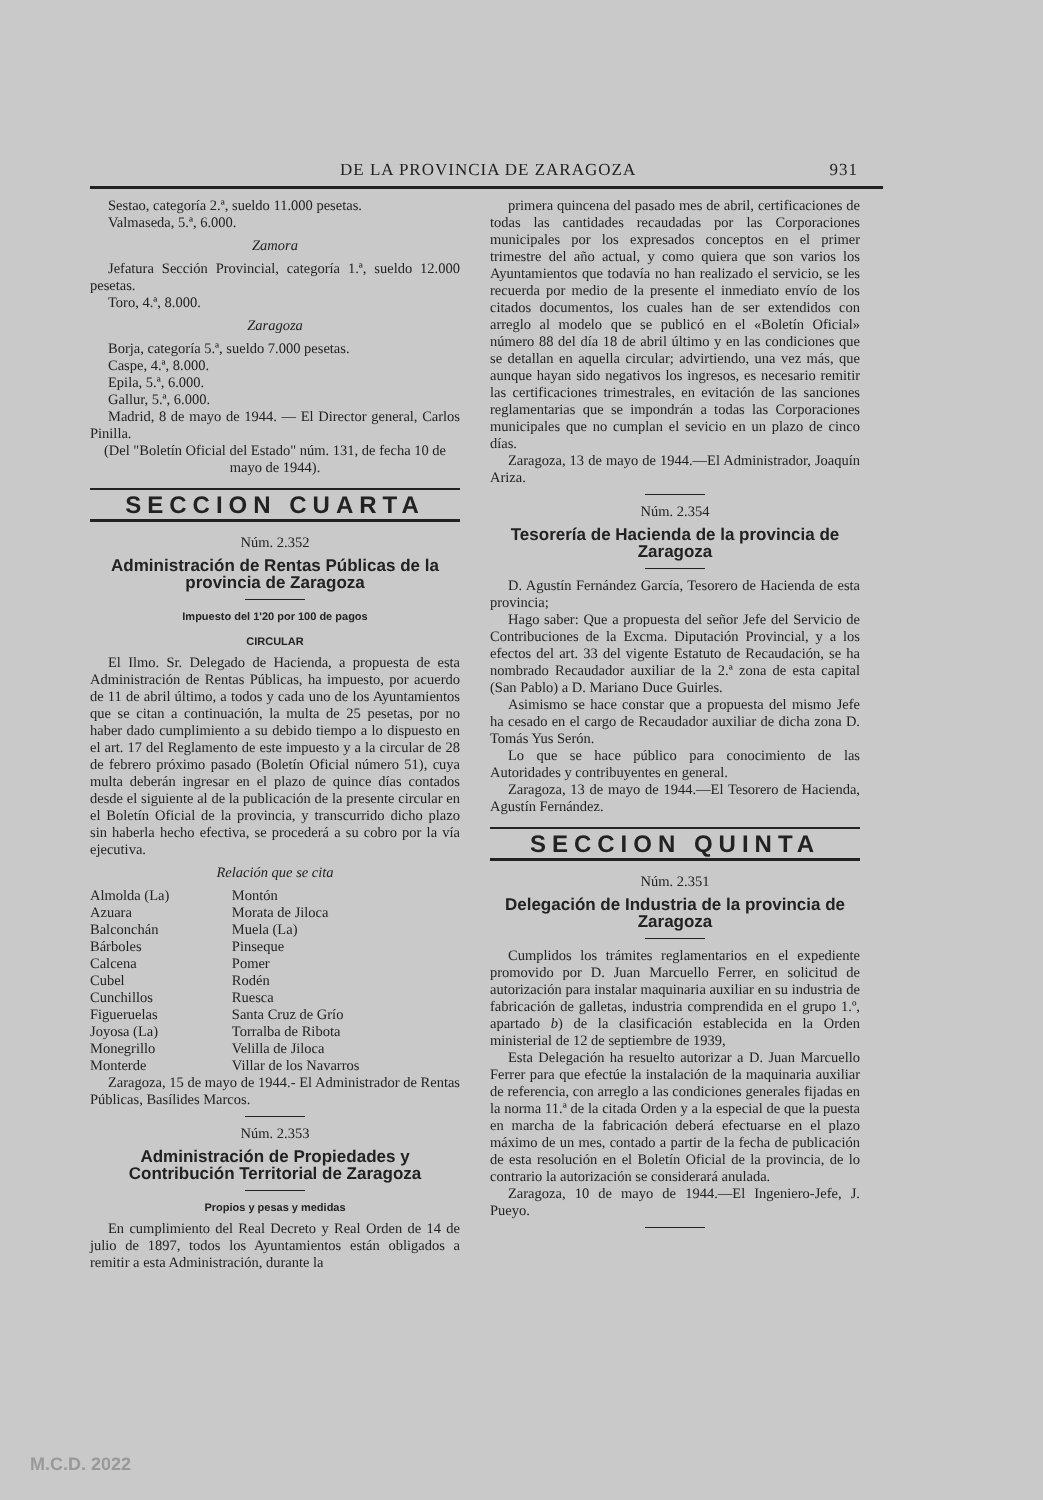DE LA PROVINCIA DE ZARAGOZA 931
Sestao, categoría 2.ª, sueldo 11.000 pesetas.
Valmaseda, 5.ª, 6.000.
Zamora
Jefatura Sección Provincial, categoría 1.ª, sueldo 12.000 pesetas.
Toro, 4.ª, 8.000.
Zaragoza
Borja, categoría 5.ª, sueldo 7.000 pesetas.
Caspe, 4.ª, 8.000.
Epila, 5.ª, 6.000.
Gallur, 5.ª, 6.000.
Madrid, 8 de mayo de 1944. — El Director general, Carlos Pinilla.
(Del "Boletín Oficial del Estado" núm. 131, de fecha 10 de mayo de 1944).
SECCION CUARTA
Núm. 2.352
Administración de Rentas Públicas de la provincia de Zaragoza
Impuesto del 1'20 por 100 de pagos
CIRCULAR
El Ilmo. Sr. Delegado de Hacienda, a propuesta de esta Administración de Rentas Públicas, ha impuesto, por acuerdo de 11 de abril último, a todos y cada uno de los Ayuntamientos que se citan a continuación, la multa de 25 pesetas, por no haber dado cumplimiento a su debido tiempo a lo dispuesto en el art. 17 del Reglamento de este impuesto y a la circular de 28 de febrero próximo pasado (Boletín Oficial número 51), cuya multa deberán ingresar en el plazo de quince días contados desde el siguiente al de la publicación de la presente circular en el Boletín Oficial de la provincia, y transcurrido dicho plazo sin haberla hecho efectiva, se procederá a su cobro por la vía ejecutiva.
Relación que se cita
| Almolda (La) | Montón |
| Azuara | Morata de Jiloca |
| Balconchán | Muela (La) |
| Bárboles | Pinseque |
| Calcena | Pomer |
| Cubel | Rodén |
| Cunchillos | Ruesca |
| Figueruelas | Santa Cruz de Grío |
| Joyosa (La) | Torralba de Ribota |
| Monegrillo | Velilla de Jiloca |
| Monterde | Villar de los Navarros |
Zaragoza, 15 de mayo de 1944.- El Administrador de Rentas Públicas, Basílides Marcos.
Núm. 2.353
Administración de Propiedades y Contribución Territorial de Zaragoza
Propios y pesas y medidas
En cumplimiento del Real Decreto y Real Orden de 14 de julio de 1897, todos los Ayuntamientos están obligados a remitir a esta Administración, durante la
primera quincena del pasado mes de abril, certificaciones de todas las cantidades recaudadas por las Corporaciones municipales por los expresados conceptos en el primer trimestre del año actual, y como quiera que son varios los Ayuntamientos que todavía no han realizado el servicio, se les recuerda por medio de la presente el inmediato envío de los citados documentos, los cuales han de ser extendidos con arreglo al modelo que se publicó en el «Boletín Oficial» número 88 del día 18 de abril último y en las condiciones que se detallan en aquella circular; advirtiendo, una vez más, que aunque hayan sido negativos los ingresos, es necesario remitir las certificaciones trimestrales, en evitación de las sanciones reglamentarias que se impondrán a todas las Corporaciones municipales que no cumplan el sevicio en un plazo de cinco días.
Zaragoza, 13 de mayo de 1944.—El Administrador, Joaquín Ariza.
Núm. 2.354
Tesorería de Hacienda de la provincia de Zaragoza
D. Agustín Fernández García, Tesorero de Hacienda de esta provincia;
Hago saber: Que a propuesta del señor Jefe del Servicio de Contribuciones de la Excma. Diputación Provincial, y a los efectos del art. 33 del vigente Estatuto de Recaudación, se ha nombrado Recaudador auxiliar de la 2.ª zona de esta capital (San Pablo) a D. Mariano Duce Guirles.
Asimismo se hace constar que a propuesta del mismo Jefe ha cesado en el cargo de Recaudador auxiliar de dicha zona D. Tomás Yus Serón.
Lo que se hace público para conocimiento de las Autoridades y contribuyentes en general.
Zaragoza, 13 de mayo de 1944.—El Tesorero de Hacienda, Agustín Fernández.
SECCION QUINTA
Núm. 2.351
Delegación de Industria de la provincia de Zaragoza
Cumplidos los trámites reglamentarios en el expediente promovido por D. Juan Marcuello Ferrer, en solicitud de autorización para instalar maquinaria auxiliar en su industria de fabricación de galletas, industria comprendida en el grupo 1.º, apartado b) de la clasificación establecida en la Orden ministerial de 12 de septiembre de 1939,
Esta Delegación ha resuelto autorizar a D. Juan Marcuello Ferrer para que efectúe la instalación de la maquinaria auxiliar de referencia, con arreglo a las condiciones generales fijadas en la norma 11.ª de la citada Orden y a la especial de que la puesta en marcha de la fabricación deberá efectuarse en el plazo máximo de un mes, contado a partir de la fecha de publicación de esta resolución en el Boletín Oficial de la provincia, de lo contrario la autorización se considerará anulada.
Zaragoza, 10 de mayo de 1944.—El Ingeniero-Jefe, J. Pueyo.
M.C.D. 2022